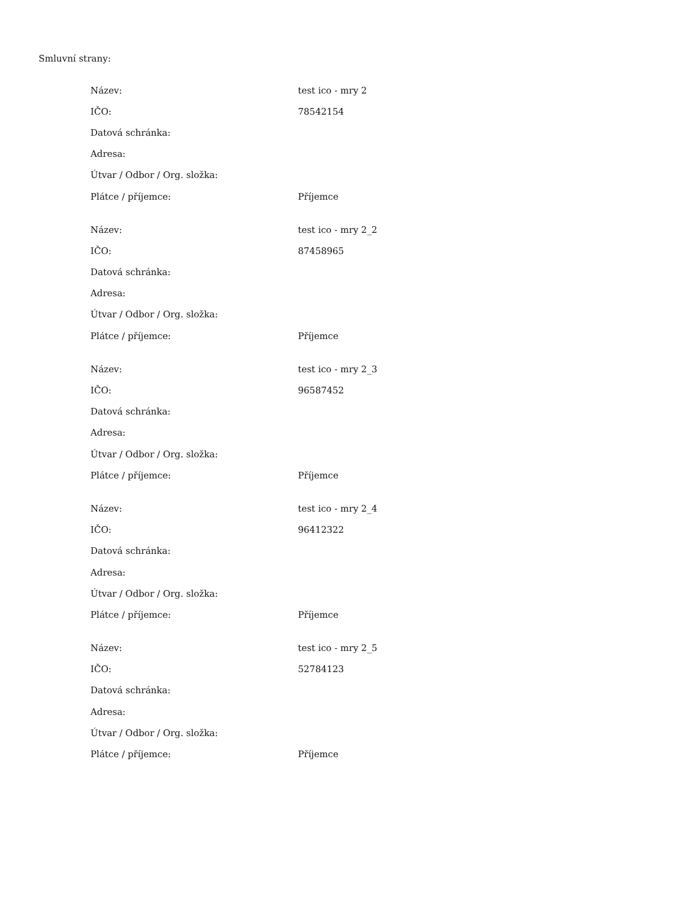Smluvní strany:
| Název: | test ico - mry 2 |
| IČO: | 78542154 |
| Datová schránka: | |
| Adresa: | |
| Útvar / Odbor / Org. složka: | |
| Plátce / příjemce: | Příjemce |
| Název: | test ico - mry 2_2 |
| IČO: | 87458965 |
| Datová schránka: | |
| Adresa: | |
| Útvar / Odbor / Org. složka: | |
| Plátce / příjemce: | Příjemce |
| Název: | test ico - mry 2_3 |
| IČO: | 96587452 |
| Datová schránka: | |
| Adresa: | |
| Útvar / Odbor / Org. složka: | |
| Plátce / příjemce: | Příjemce |
| Název: | test ico - mry 2_4 |
| IČO: | 96412322 |
| Datová schránka: | |
| Adresa: | |
| Útvar / Odbor / Org. složka: | |
| Plátce / příjemce: | Příjemce |
| Název: | test ico - mry 2_5 |
| IČO: | 52784123 |
| Datová schránka: | |
| Adresa: | |
| Útvar / Odbor / Org. složka: | |
| Plátce / příjemce: | Příjemce |